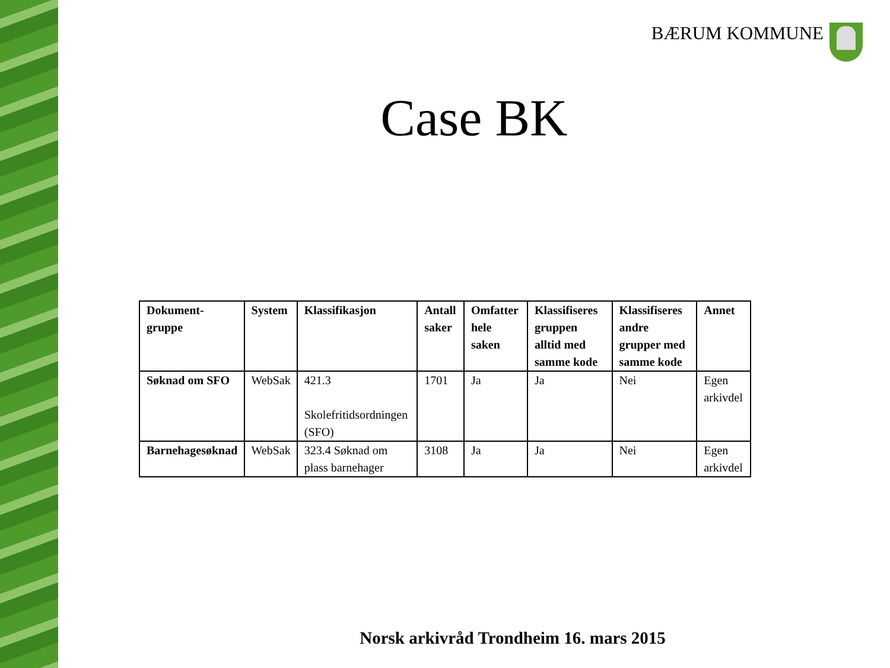BÆRUM KOMMUNE
Case BK
| Dokument-gruppe | System | Klassifikasjon | Antall saker | Omfatter hele saken | Klassifiseres gruppen alltid med samme kode | Klassifiseres andre grupper med samme kode | Annet |
| --- | --- | --- | --- | --- | --- | --- | --- |
| Søknad om SFO | WebSak | 421.3 Skolefritidsordningen (SFO) | 1701 | Ja | Ja | Nei | Egen arkivdel |
| Barnehagesøknad | WebSak | 323.4 Søknad om plass barnehager | 3108 | Ja | Ja | Nei | Egen arkivdel |
Norsk arkivråd Trondheim 16. mars 2015